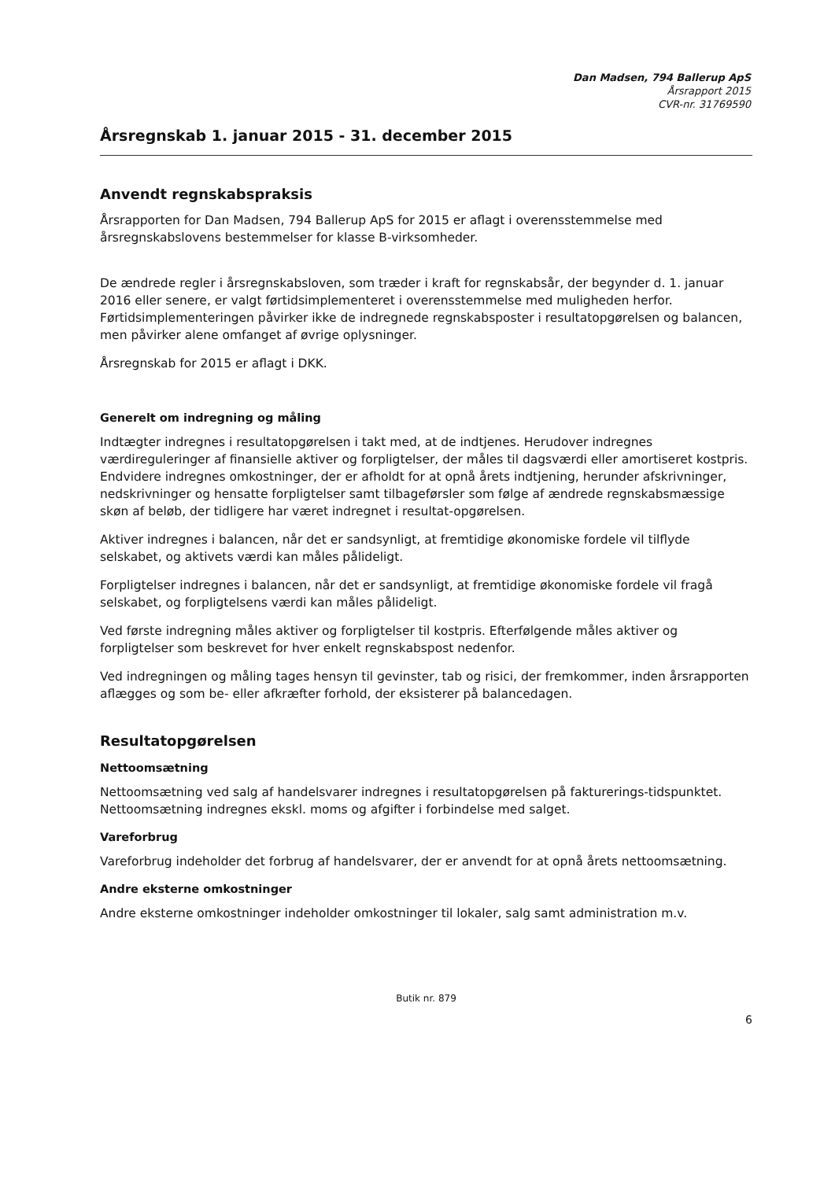Dan Madsen, 794 Ballerup ApS
Årsrapport 2015
CVR-nr. 31769590
Årsregnskab 1. januar 2015 - 31. december 2015
Anvendt regnskabspraksis
Årsrapporten for Dan Madsen, 794 Ballerup ApS for 2015 er aflagt i overensstemmelse med årsregnskabslovens bestemmelser for klasse B-virksomheder.
De ændrede regler i årsregnskabsloven, som træder i kraft for regnskabsår, der begynder d. 1. januar 2016 eller senere, er valgt førtidsimplementeret i overensstemmelse med muligheden herfor. Førtidsimplementeringen påvirker ikke de indregnede regnskabsposter i resultatopgørelsen og balancen, men påvirker alene omfanget af øvrige oplysninger.
Årsregnskab for 2015 er aflagt i DKK.
Generelt om indregning og måling
Indtægter indregnes i resultatopgørelsen i takt med, at de indtjenes. Herudover indregnes værdireguleringer af finansielle aktiver og forpligtelser, der måles til dagsværdi eller amortiseret kostpris. Endvidere indregnes omkostninger, der er afholdt for at opnå årets indtjening, herunder afskrivninger, nedskrivninger og hensatte forpligtelser samt tilbageførsler som følge af ændrede regnskabsmæssige skøn af beløb, der tidligere har været indregnet i resultat-opgørelsen.
Aktiver indregnes i balancen, når det er sandsynligt, at fremtidige økonomiske fordele vil tilflyde selskabet, og aktivets værdi kan måles pålideligt.
Forpligtelser indregnes i balancen, når det er sandsynligt, at fremtidige økonomiske fordele vil fragå selskabet, og forpligtelsens værdi kan måles pålideligt.
Ved første indregning måles aktiver og forpligtelser til kostpris. Efterfølgende måles aktiver og forpligtelser som beskrevet for hver enkelt regnskabspost nedenfor.
Ved indregningen og måling tages hensyn til gevinster, tab og risici, der fremkommer, inden årsrapporten aflægges og som be- eller afkræfter forhold, der eksisterer på balancedagen.
Resultatopgørelsen
Nettoomsætning
Nettoomsætning ved salg af handelsvarer indregnes i resultatopgørelsen på fakturerings-tidspunktet. Nettoomsætning indregnes ekskl. moms og afgifter i forbindelse med salget.
Vareforbrug
Vareforbrug indeholder det forbrug af handelsvarer, der er anvendt for at opnå årets nettoomsætning.
Andre eksterne omkostninger
Andre eksterne omkostninger indeholder omkostninger til lokaler, salg samt administration m.v.
Butik nr. 879
6